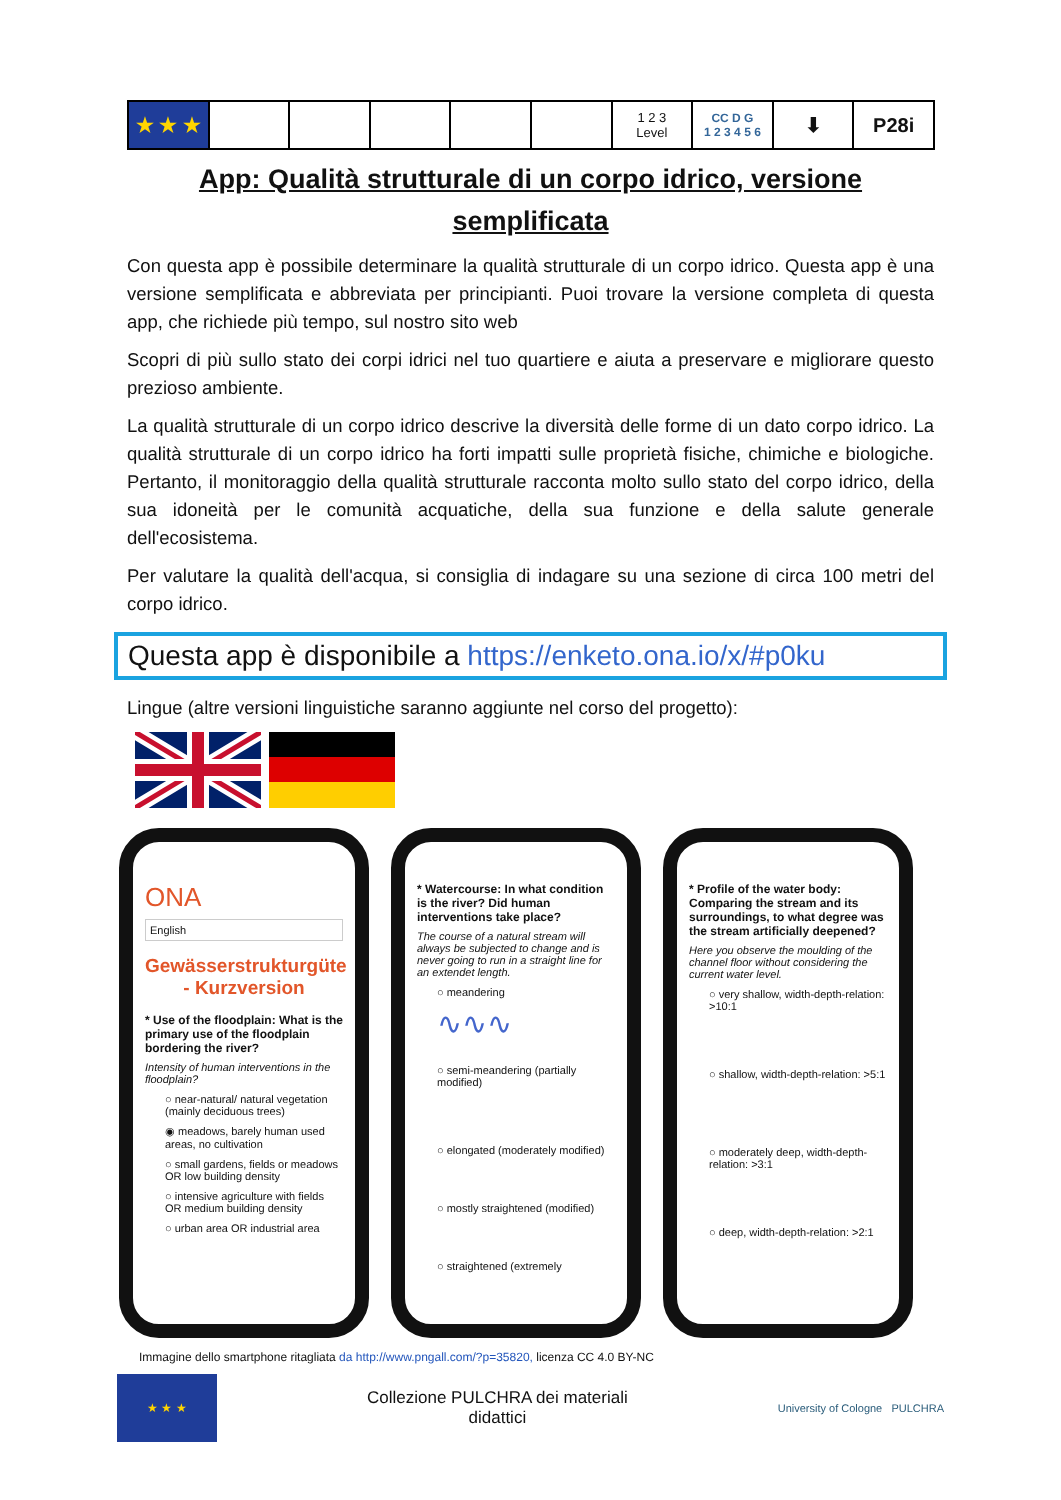| ★ ★ ★ | | | | | | 1 2 3 Level | CC D G 1 2 3 4 5 6 | ⬇ | P28i |
App: Qualità strutturale di un corpo idrico, versione semplificata
Con questa app è possibile determinare la qualità strutturale di un corpo idrico. Questa app è una versione semplificata e abbreviata per principianti. Puoi trovare la versione completa di questa app, che richiede più tempo, sul nostro sito web
Scopri di più sullo stato dei corpi idrici nel tuo quartiere e aiuta a preservare e migliorare questo prezioso ambiente.
La qualità strutturale di un corpo idrico descrive la diversità delle forme di un dato corpo idrico. La qualità strutturale di un corpo idrico ha forti impatti sulle proprietà fisiche, chimiche e biologiche. Pertanto, il monitoraggio della qualità strutturale racconta molto sullo stato del corpo idrico, della sua idoneità per le comunità acquatiche, della sua funzione e della salute generale dell'ecosistema.
Per valutare la qualità dell'acqua, si consiglia di indagare su una sezione di circa 100 metri del corpo idrico.
Questa app è disponibile a https://enketo.ona.io/x/#p0ku
Lingue (altre versioni linguistiche saranno aggiunte nel corso del progetto):
ONA
English
Gewässerstrukturgüte - Kurzversion
* Use of the floodplain: What is the primary use of the floodplain bordering the river?
Intensity of human interventions in the floodplain?
○ near-natural/ natural vegetation (mainly deciduous trees)
◉ meadows, barely human used areas, no cultivation
○ small gardens, fields or meadows OR low building density
○ intensive agriculture with fields OR medium building density
○ urban area OR industrial area
* Watercourse: In what condition is the river? Did human interventions take place?
The course of a natural stream will always be subjected to change and is never going to run in a straight line for an extendet length.
○ meandering
∿∿∿
○ semi-meandering (partially modified)
○ elongated (moderately modified)
○ mostly straightened (modified)
○ straightened (extremely
* Profile of the water body: Comparing the stream and its surroundings, to what degree was the stream artificially deepened?
Here you observe the moulding of the channel floor without considering the current water level.
○ very shallow, width-depth-relation: >10:1
○ shallow, width-depth-relation: >5:1
○ moderately deep, width-depth-relation: >3:1
○ deep, width-depth-relation: >2:1
Immagine dello smartphone ritagliata da http://www.pngall.com/?p=35820, licenza CC 4.0 BY-NC
★ ★ ★
Collezione PULCHRA dei materiali
didattici
University of Cologne PULCHRA